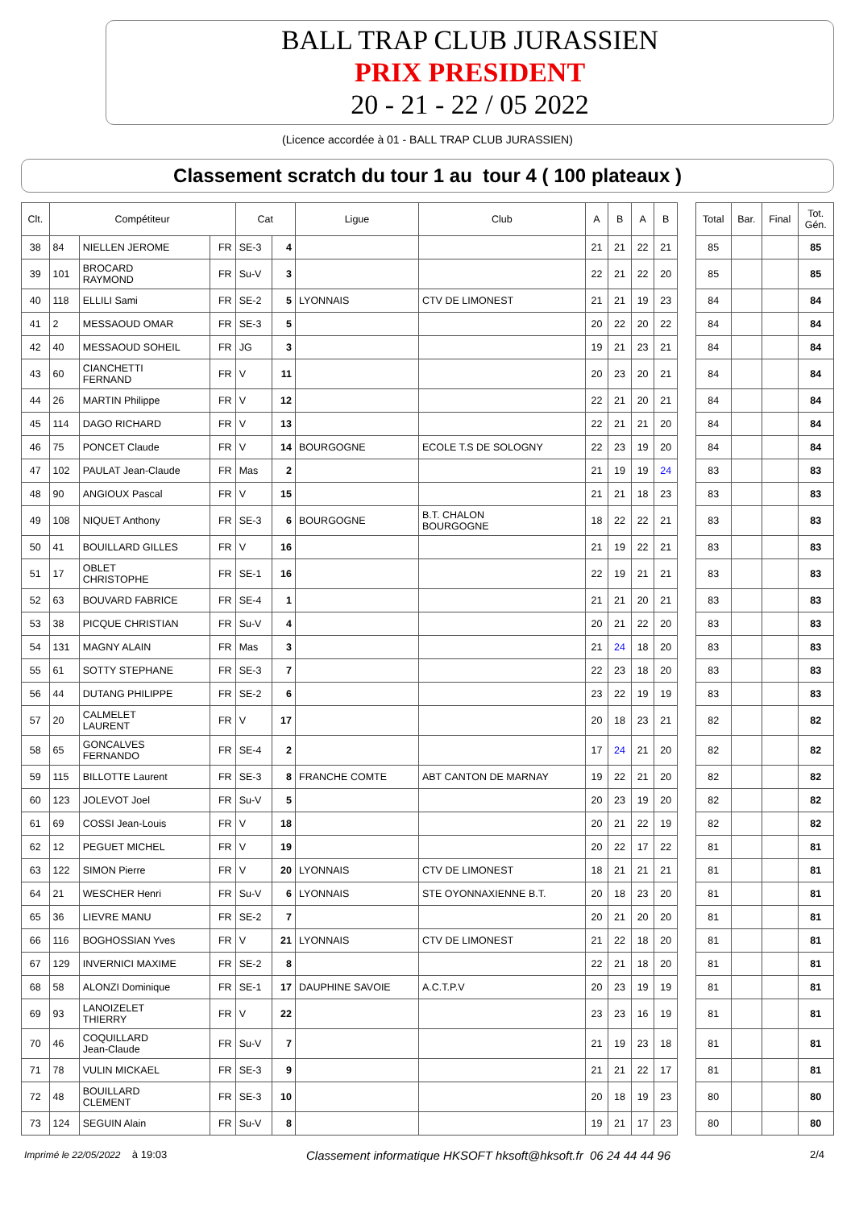BALL TRAP CLUB JURASSIEN
PRIX PRESIDENT
20 - 21 - 22 / 05 2022
(Licence accordée à 01 - BALL TRAP CLUB JURASSIEN)
Classement scratch du tour 1 au tour 4 ( 100 plateaux )
| Clt. | Compétiteur | | | Cat | | Ligue | Club | A | B | A | B |
| --- | --- | --- | --- | --- | --- | --- | --- | --- | --- | --- | --- |
| 38 | 84 | NIELLEN JEROME | FR | SE-3 | 4 | | | 21 | 21 | 22 | 21 |
| 39 | 101 | BROCARD RAYMOND | FR | Su-V | 3 | | | 22 | 21 | 22 | 20 |
| 40 | 118 | ELLILI Sami | FR | SE-2 | 5 | LYONNAIS | CTV DE LIMONEST | 21 | 21 | 19 | 23 |
| 41 | 2 | MESSAOUD OMAR | FR | SE-3 | 5 | | | 20 | 22 | 20 | 22 |
| 42 | 40 | MESSAOUD SOHEIL | FR | JG | 3 | | | 19 | 21 | 23 | 21 |
| 43 | 60 | CIANCHETTI FERNAND | FR | V | 11 | | | 20 | 23 | 20 | 21 |
| 44 | 26 | MARTIN Philippe | FR | V | 12 | | | 22 | 21 | 20 | 21 |
| 45 | 114 | DAGO RICHARD | FR | V | 13 | | | 22 | 21 | 21 | 20 |
| 46 | 75 | PONCET Claude | FR | V | 14 | BOURGOGNE | ECOLE T.S DE SOLOGNY | 22 | 23 | 19 | 20 |
| 47 | 102 | PAULAT Jean-Claude | FR | Mas | 2 | | | 21 | 19 | 19 | 24 |
| 48 | 90 | ANGIOUX Pascal | FR | V | 15 | | | 21 | 21 | 18 | 23 |
| 49 | 108 | NIQUET Anthony | FR | SE-3 | 6 | BOURGOGNE | B.T. CHALON BOURGOGNE | 18 | 22 | 22 | 21 |
| 50 | 41 | BOUILLARD GILLES | FR | V | 16 | | | 21 | 19 | 22 | 21 |
| 51 | 17 | OBLET CHRISTOPHE | FR | SE-1 | 16 | | | 22 | 19 | 21 | 21 |
| 52 | 63 | BOUVARD FABRICE | FR | SE-4 | 1 | | | 21 | 21 | 20 | 21 |
| 53 | 38 | PICQUE CHRISTIAN | FR | Su-V | 4 | | | 20 | 21 | 22 | 20 |
| 54 | 131 | MAGNY ALAIN | FR | Mas | 3 | | | 21 | 24 | 18 | 20 |
| 55 | 61 | SOTTY STEPHANE | FR | SE-3 | 7 | | | 22 | 23 | 18 | 20 |
| 56 | 44 | DUTANG PHILIPPE | FR | SE-2 | 6 | | | 23 | 22 | 19 | 19 |
| 57 | 20 | CALMELET LAURENT | FR | V | 17 | | | 20 | 18 | 23 | 21 |
| 58 | 65 | GONCALVES FERNANDO | FR | SE-4 | 2 | | | 17 | 24 | 21 | 20 |
| 59 | 115 | BILLOTTE Laurent | FR | SE-3 | 8 | FRANCHE COMTE | ABT CANTON DE MARNAY | 19 | 22 | 21 | 20 |
| 60 | 123 | JOLEVOT Joel | FR | Su-V | 5 | | | 20 | 23 | 19 | 20 |
| 61 | 69 | COSSI Jean-Louis | FR | V | 18 | | | 20 | 21 | 22 | 19 |
| 62 | 12 | PEGUET MICHEL | FR | V | 19 | | | 20 | 22 | 17 | 22 |
| 63 | 122 | SIMON Pierre | FR | V | 20 | LYONNAIS | CTV DE LIMONEST | 18 | 21 | 21 | 21 |
| 64 | 21 | WESCHER Henri | FR | Su-V | 6 | LYONNAIS | STE OYONNAXIENNE B.T. | 20 | 18 | 23 | 20 |
| 65 | 36 | LIEVRE MANU | FR | SE-2 | 7 | | | 20 | 21 | 20 | 20 |
| 66 | 116 | BOGHOSSIAN Yves | FR | V | 21 | LYONNAIS | CTV DE LIMONEST | 21 | 22 | 18 | 20 |
| 67 | 129 | INVERNICI MAXIME | FR | SE-2 | 8 | | | 22 | 21 | 18 | 20 |
| 68 | 58 | ALONZI Dominique | FR | SE-1 | 17 | DAUPHINE SAVOIE | A.C.T.P.V | 20 | 23 | 19 | 19 |
| 69 | 93 | LANOIZELET THIERRY | FR | V | 22 | | | 23 | 23 | 16 | 19 |
| 70 | 46 | COQUILLARD Jean-Claude | FR | Su-V | 7 | | | 21 | 19 | 23 | 18 |
| 71 | 78 | VULIN MICKAEL | FR | SE-3 | 9 | | | 21 | 21 | 22 | 17 |
| 72 | 48 | BOUILLARD CLEMENT | FR | SE-3 | 10 | | | 20 | 18 | 19 | 23 |
| 73 | 124 | SEGUIN Alain | FR | Su-V | 8 | | | 19 | 21 | 17 | 23 |
| Total | Bar. | Final | Tot. Gén. |
| --- | --- | --- | --- |
| 85 | | | 85 |
| 85 | | | 85 |
| 84 | | | 84 |
| 84 | | | 84 |
| 84 | | | 84 |
| 84 | | | 84 |
| 84 | | | 84 |
| 84 | | | 84 |
| 84 | | | 84 |
| 83 | | | 83 |
| 83 | | | 83 |
| 83 | | | 83 |
| 83 | | | 83 |
| 83 | | | 83 |
| 83 | | | 83 |
| 83 | | | 83 |
| 83 | | | 83 |
| 83 | | | 83 |
| 83 | | | 83 |
| 82 | | | 82 |
| 82 | | | 82 |
| 82 | | | 82 |
| 82 | | | 82 |
| 82 | | | 82 |
| 81 | | | 81 |
| 81 | | | 81 |
| 81 | | | 81 |
| 81 | | | 81 |
| 81 | | | 81 |
| 81 | | | 81 |
| 81 | | | 81 |
| 81 | | | 81 |
| 81 | | | 81 |
| 81 | | | 81 |
| 80 | | | 80 |
| 80 | | | 80 |
Imprimé le 22/05/2022 à 19:03 Classement informatique HKSOFT hksoft@hksoft.fr 06 24 44 44 96 2/4